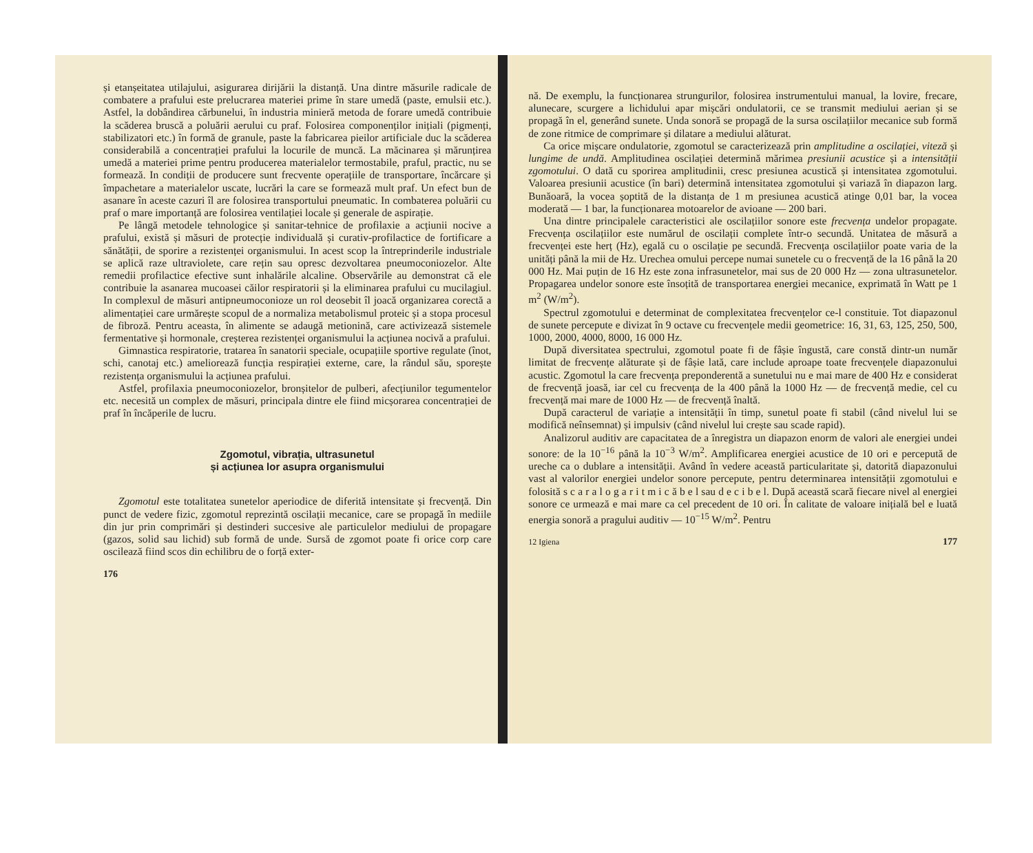și etanșeitatea utilajului, asigurarea dirijării la distanță. Una dintre măsurile radicale de combatere a prafului este prelucrarea materiei prime în stare umedă (paste, emulsii etc.). Astfel, la dobândirea cărbunelui, în industria minieră metoda de forare umedă contribuie la scăderea bruscă a poluării aerului cu praf. Folosirea componenților inițiali (pigmenți, stabilizatori etc.) în formă de granule, paste la fabricarea pieilor artificiale duc la scăderea considerabilă a concentrației prafului la locurile de muncă. La măcinarea și mărunțirea umedă a materiei prime pentru producerea materialelor termostabile, praful, practic, nu se formează. In condiții de producere sunt frecvente operațiile de transportare, încărcare și împachetare a materialelor uscate, lucrări la care se formează mult praf. Un efect bun de asanare în aceste cazuri îl are folosirea transportului pneumatic. In combaterea poluării cu praf o mare importanță are folosirea ventilației locale și generale de aspirație.
Pe lângă metodele tehnologice și sanitar-tehnice de profilaxie a acțiunii nocive a prafului, există și măsuri de protecție individuală și curativ-profilactice de fortificare a sănătății, de sporire a rezistenței organismului. In acest scop la întreprinderile industriale se aplică raze ultraviolete, care rețin sau opresc dezvoltarea pneumoconiozelor. Alte remedii profilactice efective sunt inhalările alcaline. Observările au demonstrat că ele contribuie la asanarea mucoasei căilor respiratorii și la eliminarea prafului cu mucilagiul. In complexul de măsuri antipneumoconioze un rol deosebit îl joacă organizarea corectă a alimentației care urmărește scopul de a normaliza metabolismul proteic și a stopa procesul de fibroză. Pentru aceasta, în alimente se adaugă metionină, care activizează sistemele fermentative și hormonale, creșterea rezistenței organismului la acțiunea nocivă a prafului.
Gimnastica respiratorie, tratarea în sanatorii speciale, ocupațiile sportive regulate (înot, schi, canotaj etc.) ameliorează funcția respirației externe, care, la rândul său, sporește rezistența organismului la acțiunea prafului.
Astfel, profilaxia pneumoconiozelor, bronșitelor de pulberi, afecțiunilor tegumentelor etc. necesită un complex de măsuri, principala dintre ele fiind micșorarea concentrației de praf în încăperile de lucru.
Zgomotul, vibrația, ultrasunetul
și acțiunea lor asupra organismului
Zgomotul este totalitatea sunetelor aperiodice de diferită intensitate și frecvență. Din punct de vedere fizic, zgomotul reprezintă oscilații mecanice, care se propagă în mediile din jur prin comprimări și destinderi succesive ale particulelor mediului de propagare (gazos, solid sau lichid) sub formă de unde. Sursă de zgomot poate fi orice corp care oscilează fiind scos din echilibru de o forță exter-
176
nă. De exemplu, la funcționarea strungurilor, folosirea instrumentului manual, la lovire, frecare, alunecare, scurgere a lichidului apar mișcări ondulatorii, ce se transmit mediului aerian și se propagă în el, generând sunete. Unda sonoră se propagă de la sursa oscilațiilor mecanice sub formă de zone ritmice de comprimare și dilatare a mediului alăturat.
Ca orice mișcare ondulatorie, zgomotul se caracterizează prin amplitudine a oscilației, viteză și lungime de undă. Amplitudinea oscilației determină mărimea presiunii acustice și a intensității zgomotului. O dată cu sporirea amplitudinii, cresc presiunea acustică și intensitatea zgomotului. Valoarea presiunii acustice (în bari) determină intensitatea zgomotului și variază în diapazon larg. Bunăoară, la vocea șoptită de la distanța de 1 m presiunea acustică atinge 0,01 bar, la vocea moderată — 1 bar, la funcționarea motoarelor de avioane — 200 bari.
Una dintre principalele caracteristici ale oscilațiilor sonore este frecvența undelor propagate. Frecvența oscilațiilor este numărul de oscilații complete într-o secundă. Unitatea de măsură a frecvenței este herț (Hz), egală cu o oscilație pe secundă. Frecvența oscilațiilor poate varia de la unități până la mii de Hz. Urechea omului percepe numai sunetele cu o frecvență de la 16 până la 20 000 Hz. Mai puțin de 16 Hz este zona infrasunetelor, mai sus de 20 000 Hz — zona ultrasunetelor. Propagarea undelor sonore este însoțită de transportarea energiei mecanice, exprimată în Watt pe 1 m<sup>2</sup> (W/m<sup>2</sup>).
Spectrul zgomotului e determinat de complexitatea frecvențelor ce-l constituie. Tot diapazonul de sunete percepute e divizat în 9 octave cu frecvențele medii geometrice: 16, 31, 63, 125, 250, 500, 1000, 2000, 4000, 8000, 16 000 Hz.
După diversitatea spectrului, zgomotul poate fi de fâșie îngustă, care constă dintr-un număr limitat de frecvențe alăturate și de fâșie lată, care include aproape toate frecvențele diapazonului acustic. Zgomotul la care frecvența preponderentă a sunetului nu e mai mare de 400 Hz e considerat de frecvență joasă, iar cel cu frecvența de la 400 până la 1000 Hz — de frecvență medie, cel cu frecvență mai mare de 1000 Hz — de frecvență înaltă.
După caracterul de variație a intensității în timp, sunetul poate fi stabil (când nivelul lui se modifică neînsemnat) și impulsiv (când nivelul lui crește sau scade rapid).
Analizorul auditiv are capacitatea de a înregistra un diapazon enorm de valori ale energiei undei sonore: de la 10<sup>−16</sup> până la 10<sup>−3</sup> W/m<sup>2</sup>. Amplificarea energiei acustice de 10 ori e percepută de ureche ca o dublare a intensității. Având în vedere această particularitate și, datorită diapazonului vast al valorilor energiei undelor sonore percepute, pentru determinarea intensității zgomotului e folosită s c a r a l o g a r i t m i c ă b e l sau d e c i b e l. După această scară fiecare nivel al energiei sonore ce urmează e mai mare ca cel precedent de 10 ori. În calitate de valoare inițială bel e luată energia sonoră a pragului auditiv — 10<sup>−15</sup> W/m<sup>2</sup>. Pentru
12 Igiena 177